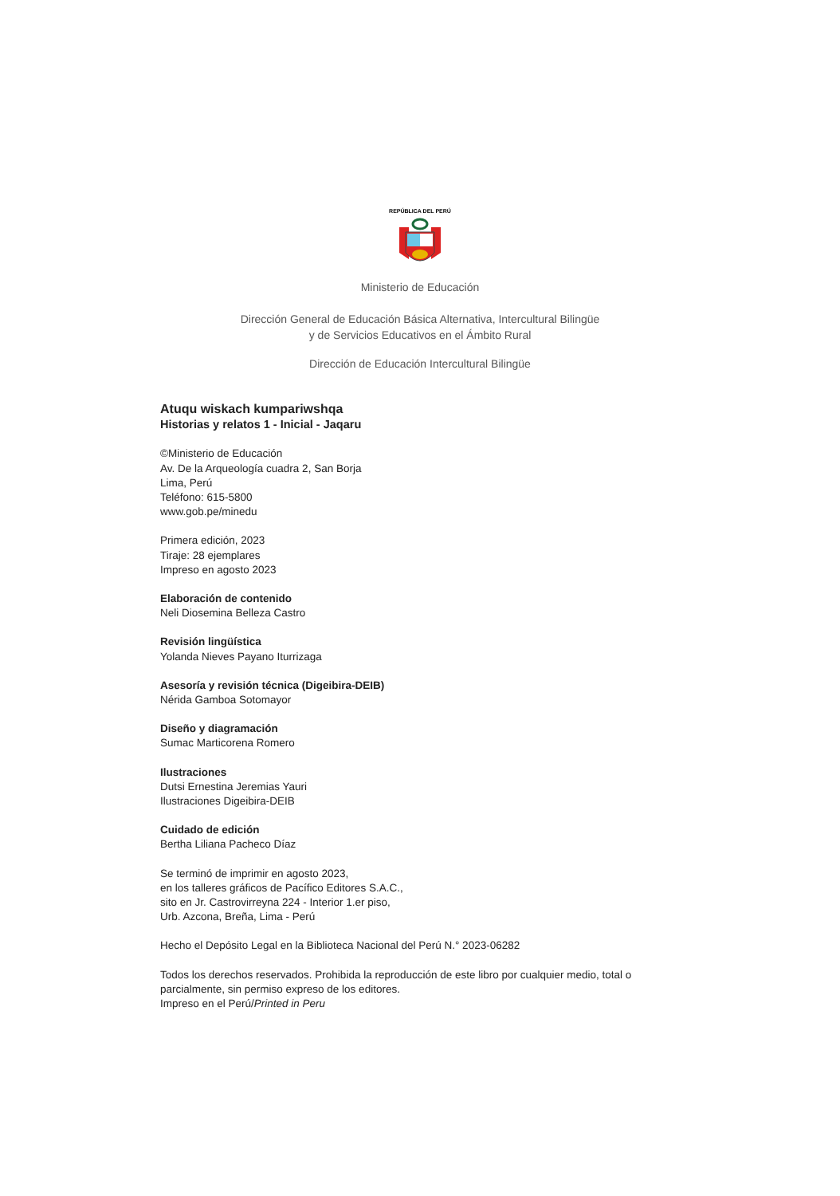REPÚBLICA DEL PERÚ
Ministerio de Educación
Dirección General de Educación Básica Alternativa, Intercultural Bilingüe
y de Servicios Educativos en el Ámbito Rural
Dirección de Educación Intercultural Bilingüe
Atuqu wiskach kumpariwshqa
Historias y relatos 1 - Inicial - Jaqaru
©Ministerio de Educación
Av. De la Arqueología cuadra 2, San Borja
Lima, Perú
Teléfono: 615-5800
www.gob.pe/minedu
Primera edición, 2023
Tiraje: 28 ejemplares
Impreso en agosto 2023
Elaboración de contenido
Neli Diosemina Belleza Castro
Revisión lingüística
Yolanda Nieves Payano Iturrizaga
Asesoría y revisión técnica (Digeibira-DEIB)
Nérida Gamboa Sotomayor
Diseño y diagramación
Sumac Marticorena Romero
Ilustraciones
Dutsi Ernestina Jeremias Yauri
Ilustraciones Digeibira-DEIB
Cuidado de edición
Bertha Liliana Pacheco Díaz
Se terminó de imprimir en agosto 2023,
en los talleres gráficos de Pacífico Editores S.A.C.,
sito en Jr. Castrovirreyna 224 - Interior 1.er piso,
Urb. Azcona, Breña, Lima - Perú
Hecho el Depósito Legal en la Biblioteca Nacional del Perú N.° 2023-06282
Todos los derechos reservados. Prohibida la reproducción de este libro por cualquier medio, total o parcialmente, sin permiso expreso de los editores.
Impreso en el Perú/Printed in Peru